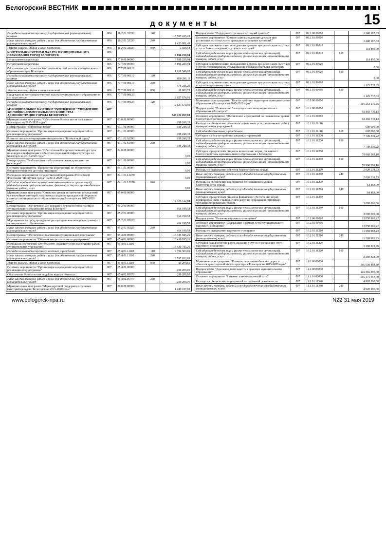Белогорский ВЕСТНИК
документы
15
| Расходы на выплаты персоналу государственных (муниципальных) органов | 004 | 16.2.01.33330 | 120 | 15 597 415,22 |
| Иные закупки товаров, работ и услуг для обеспечения государственных (муниципальных) нужд | 004 | 16.2.01.33330 | 240 | 1 433 981,48 |
| Уплата налогов, сборов и иных платежей | 004 | 16.2.01.33330 | 850 | 1 438,53 |
| КОНТРОЛЬНО-СЧЕТНАЯ ПАЛАТА МУНИЦИПАЛЬНОГО ОБРАЗОВАНИЯ ГОРОД БЕЛОГОРСК | 006 | | | 3 896 220,94 |
| Непрограммные расходы | 006 | 77.0.00.00000 | | 3 896 220,94 |
| Непрограммные расходы | 006 | 77.7.00.00000 | | 3 896 220,94 |
| Обеспечение деятельности Контрольно-счетной палаты муниципального образования город Белогорск | 006 | 77.7.00.00110 | | 1 268 546,03 |
| Расходы на выплаты персоналу государственных (муниципальных) органов | 006 | 77.7.00.00110 | 120 | 880 296,11 |
| Иные закупки товаров, работ и услуг для обеспечения государственных (муниципальных) нужд | 006 | 77.7.00.00110 | 240 | 378 246,20 |
| Уплата налогов, сборов и иных платежей | 006 | 77.7.00.00110 | 850 | 10 003,72 |
| Председатель контрольно-счетной палаты муниципального образования и его заместители | 006 | 77.7.00.00120 | | 2 627 674,91 |
| Расходы на выплаты персоналу государственных (муниципальных) органов | 006 | 77.7.00.00120 | 120 | 2 627 674,91 |
| МУНИЦИПАЛЬНОЕ КАЗЕННОЕ УЧРЕЖДЕНИЕ "УПРАВЛЕНИЕ ЖИЛИЩНО-КОММУНАЛЬНОГО ХОЗЯЙСТВА АДМИНИСТРАЦИИ ГОРОДА БЕЛОГОРСК" | 007 | | | 546 422 057,88 |
| Муниципальная программа "Обеспечение безопасности населения г. Белогорска на 2015-2020 годы" | 007 | 03.0.00.00000 | | 198 248,33 |
| Подпрограмма "Безопасный город" | 007 | 03.1.00.00000 | | 198 248,33 |
| Основное мероприятие "Организация и проведение мероприятий по реализации подпрограммы" | 007 | 03.1.01.00000 | | 198 248,33 |
| Развитие аппаратно-программного комплекса "Безопасный город" | 007 | 03.1.01.S1590 | | 198 248,33 |
| Иные закупки товаров, работ и услуг для обеспечения государственных (муниципальных) нужд | 007 | 03.1.01.S1590 | 240 | 198 248,33 |
| Муниципальная программа "Обеспечение беспрепятственного доступа инвалидов к информации и объектам социальной инфраструктуры в г. Белогорск на 2015-2020 годы" | 007 | 04.0.00.00000 | | 0,00 |
| Подпрограмма "Реабилитация и обеспечение жизнедеятельности инвалидов" | 007 | 04.1.00.00000 | | 0,00 |
| Основное мероприятие "Проведение мероприятий по обеспечению беспрепятственного доступа инвалидов" | 007 | 04.1.01.00000 | | 0,00 |
| Расходы на мероприятия государственной программы Российской Федерации "Доступная среда" на 2011-2020 годы | 007 | 04.1.01.L0270 | | 0,00 |
| Субсидии юридическим лицам (кроме некоммерческих организаций), индивидуальным предпринимателям, физическим лицам - производителям товаров, работ, услуг | 007 | 04.1.01.L0270 | 810 | 0,00 |
| Муниципальная программа "Снижение рисков и смягчение последствий чрезвычайных ситуаций, подготовка к ведению гражданской обороны в границах муниципального образования город Белогорск на 2015-2020 годы" | 007 | 05.0.00.00000 | | 14 200 144,84 |
| Подпрограмма "Обеспечение мер пожарной безопасности в границах муниципального образования город Белогорск" | 007 | 05.2.00.00000 | | 464 199,58 |
| Основное мероприятие "Организация и проведение мероприятий по реализации подпрограммы" | 007 | 05.2.01.00000 | | 464 199,58 |
| Мероприятия по предупреждению распространения пожаров в границах муниципального образования | 007 | 05.2.01.05020 | | 464 199,58 |
| Иные закупки товаров, работ и услуг для обеспечения государственных (муниципальных) нужд | 007 | 05.2.01.05020 | 240 | 464 199,58 |
| Подпрограмма "Обеспечение реализации муниципальной программы" | 007 | 05.4.00.00000 | | 13 735 945,26 |
| Основное мероприятие "Обеспечение реализации подпрограммы" | 007 | 05.4.01.00000 | | 13 436 745,26 |
| Расходы на обеспечение деятельности (оказание услуг, выполнение работ) муниципальных учреждений | 007 | 05.4.01.11110 | | 13 436 745,26 |
| Расходы на выплаты персоналу казенных учреждений | 007 | 05.4.01.11110 | 110 | 9 794 503,96 |
| Иные закупки товаров, работ и услуг для обеспечения государственных (муниципальных) нужд | 007 | 05.4.01.11110 | 240 | 3 597 032,69 |
| Уплата налогов, сборов и иных платежей | 007 | 05.4.01.11110 | 850 | 45 208,61 |
| Основное мероприятие "Организация и проведение мероприятий по реализации подпрограммы" | 007 | 05.4.02.00000 | | 299 200,00 |
| Обеспечение безопасности людей на водных объектах | 007 | 05.4.02.05070 | | 299 200,00 |
| Иные закупки товаров, работ и услуг для обеспечения государственных (муниципальных) нужд | 007 | 05.4.02.05070 | 240 | 299 200,00 |
| Муниципальная программа "Меры адресной поддержки отдельных категорий граждан г.Белогорск на 2015-2020 годы" | 007 | 09.0.00.00000 | | 1 240 187,83 |
| Подпрограмма "Поддержка отдельных категорий граждан" | 007 | 09.1.00.00000 | | 1 240 187,83 |
| Основное мероприятие "Компенсация выпадающих доходов при реализации льготных услуг гражданам отдельных категорий" | 007 | 09.1.01.00000 | | 1 240 187,83 |
| Субсидия на компенсацию выпадающих доходов при реализации льготных услуг в банях гражданам отдельных категорий | 007 | 09.1.01.90010 | | 114 450,00 |
| Субсидии юридическим лицам (кроме некоммерческих организаций), индивидуальным предпринимателям, физическим лицам - производителям товаров, работ, услуг | 007 | 09.1.01.90010 | 810 | 114 450,00 |
| Субсидия на компенсацию выпадающих доходов при реализации льготных услуг по транспортному обслуживанию граждан отдельных категорий | 007 | 09.1.01.90020 | | 0,00 |
| Субсидии юридическим лицам (кроме некоммерческих организаций), индивидуальным предпринимателям, физическим лицам - производителям товаров, работ, услуг | 007 | 09.1.01.90020 | 810 | 0,00 |
| Субсидия на компенсацию выпадающих доходов при реализации льготных услуг по социальному такси | 007 | 09.1.01.90090 | | 1 125 737,83 |
| Субсидии юридическим лицам (кроме некоммерческих организаций), индивидуальным предпринимателям, физическим лицам - производителям товаров, работ, услуг | 007 | 09.1.01.90090 | 810 | 1 125 737,83 |
| Муниципальная программа "Благоустройство территории муниципального образования г.Белогорск на 2015-2020 годы" | 007 | 10.0.00.00000 | | 106 253 536,35 |
| Подпрограмма "Повышение благоустроенности муниципального образования г.Белогорск" | 007 | 10.1.00.00000 | | 92 402 730,13 |
| Основное мероприятие "Обеспечение мероприятий по повышению уровня благоустроенности города" | 007 | 10.1.01.00000 | | 92 402 730,13 |
| Расходы на обеспечение деятельности (оказание услуг, выполнение работ) муниципальных учреждений | 007 | 10.1.01.11110 | | 600 000,00 |
| Субсидии бюджетным учреждениям | 007 | 10.1.01.11110 | 610 | 600 000,00 |
| Субсидии на благоустройство дворовых территорий | 007 | 10.1.01.11200 | | 7 749 339,22 |
| Субсидии юридическим лицам (кроме некоммерческих организаций), индивидуальным предпринимателям, физическим лицам - производителям товаров, работ, услуг | 007 | 10.1.01.11200 | 810 | 7 749 339,22 |
| Субсидии юридическим лицам на возмещение затрат, связанных с благоустройством муниципального образования г. Белогорск | 007 | 10.1.01.11250 | | 78 968 369,18 |
| Субсидии юридическим лицам (кроме некоммерческих организаций), индивидуальным предпринимателям, физическим лицам - производителям товаров, работ, услуг | 007 | 10.1.01.11250 | 810 | 78 968 369,18 |
| Расходы по содержанию объектов благоустройства города | 007 | 10.1.01.11260 | | 2 020 538,73 |
| Иные закупки товаров, работ и услуг для обеспечения государственных (муниципальных) нужд | 007 | 10.1.01.11260 | 240 | 2 020 538,73 |
| Расходы на обеспечение мероприятий по повышению уровня благоустройства города | 007 | 10.1.01.11270 | | 64 483,00 |
| Иные закупки товаров, работ и услуг для обеспечения государственных (муниципальных) нужд | 007 | 10.1.01.11270 | 240 | 64 483,00 |
| Субсидии юридическим лицам на финансовое обеспечение затрат, возникших в связи с выполнением работ по ликвидации стихийных (несанкционированных) свалок | 007 | 10.1.01.11280 | | 3 000 000,00 |
| Субсидии юридическим лицам (кроме некоммерческих организаций), индивидуальным предпринимателям, физическим лицам - производителям товаров, работ, услуг | 007 | 10.1.01.11280 | 810 | 3 000 000,00 |
| Подпрограмма "Развитие наружного освещения" | 007 | 10.2.00.00000 | | 13 850 806,22 |
| Основное мероприятие "Содержание и ремонт сетей муниципального наружного освещения" | 007 | 10.2.01.00000 | | 13 850 806,22 |
| Расходы по содержанию наружного освещения | 007 | 10.2.01.11210 | | 11 569 983,23 |
| Иные закупки товаров, работ и услуг для обеспечения государственных (муниципальных) нужд | 007 | 10.2.01.11210 | 240 | 11 569 983,23 |
| Субсидия на выполнение работ, оказание услуг по содержанию сетей наружного освещения | 007 | 10.2.01.11220 | | 2 280 822,99 |
| Субсидии юридическим лицам (кроме некоммерческих организаций), индивидуальным предпринимателям, физическим лицам - производителям товаров, работ, услуг | 007 | 10.2.01.11220 | 810 | 2 280 822,99 |
| Муниципальная программа "Развитие сети автомобильных дорог и объектов транспортной инфраструктуры г.Белогорск на 2015-2020 годы" | 007 | 11.0.00.00000 | | 146 548 488,40 |
| Подпрограмма "Дорожная деятельность в границах муниципального образования" | 007 | 11.1.00.00000 | | 146 365 890,00 |
| Основное мероприятие "Развитие улично-дорожной сети" | 007 | 11.1.01.00000 | | 146 171 067,00 |
| Расходы на обеспечение мероприятий по дорожной деятельности | 007 | 11.1.01.11340 | | 4 920 290,00 |
| Иные закупки товаров, работ и услуг для обеспечения государственных (муниципальных) нужд | 007 | 11.1.01.11340 | 240 | 4 920 290,00 |
www.belogorck-npa.ru N22 31 мая 2019